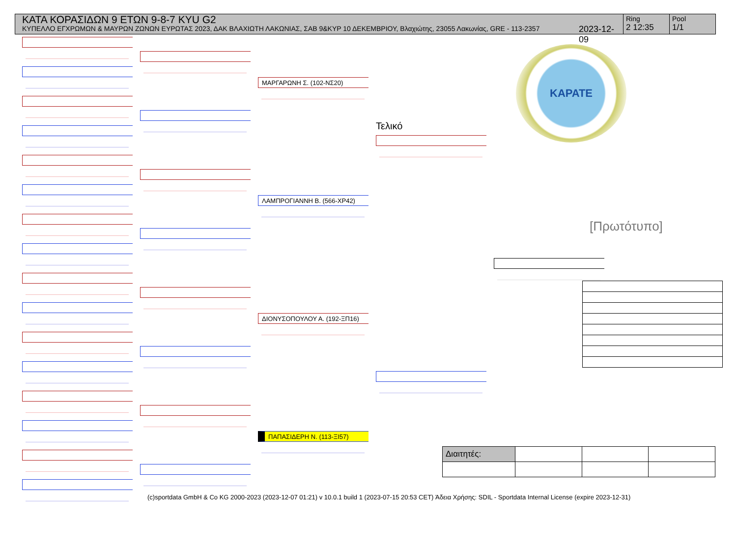ΚΑΤΑ ΚΟΡΑΣΙΔΩΝ 9 ΕΤΩΝ 9-8-7 KYU G2
ΚΥΠΕΛΛΟ ΕΓΧΡΩΜΩΝ & ΜΑΥΡΩΝ ΖΩΝΩΝ ΕΥΡΩΤΑΣ 2023, ΔΑΚ ΒΛΑΧΙΩΤΗ ΛΑΚΩΝΙΑΣ, ΣΑΒ 9&ΚΥΡ 10 ΔΕΚΕΜΒΡΙΟΥ, Βλαχιώτης, 23055 Λακωνίας, GRE - 113-2357
2023-12-09
Ring
2 12:35
Pool
1/1
ΜΑΡΓΑΡΩΝΗ Σ. (102-ΝΣ20)
ΛΑΜΠΡΟΓΙΑΝΝΗ Β. (566-ΧΡ42)
ΔΙΟΝΥΣΟΠΟΥΛΟΥ Α. (192-ΞΠ16)
ΠΑΠΑΣΙΔΕΡΗ Ν. (113-ΞΙ57)
Τελικό
ΚΑΡΑΤΕ
[Πρωτότυπο]
| Διαιτητές: | | | |
(c)sportdata GmbH & Co KG 2000-2023 (2023-12-07 01:21) v 10.0.1 build 1 (2023-07-15 20:53 CET) Άδεια Χρήσης: SDIL - Sportdata Internal License (expire 2023-12-31)